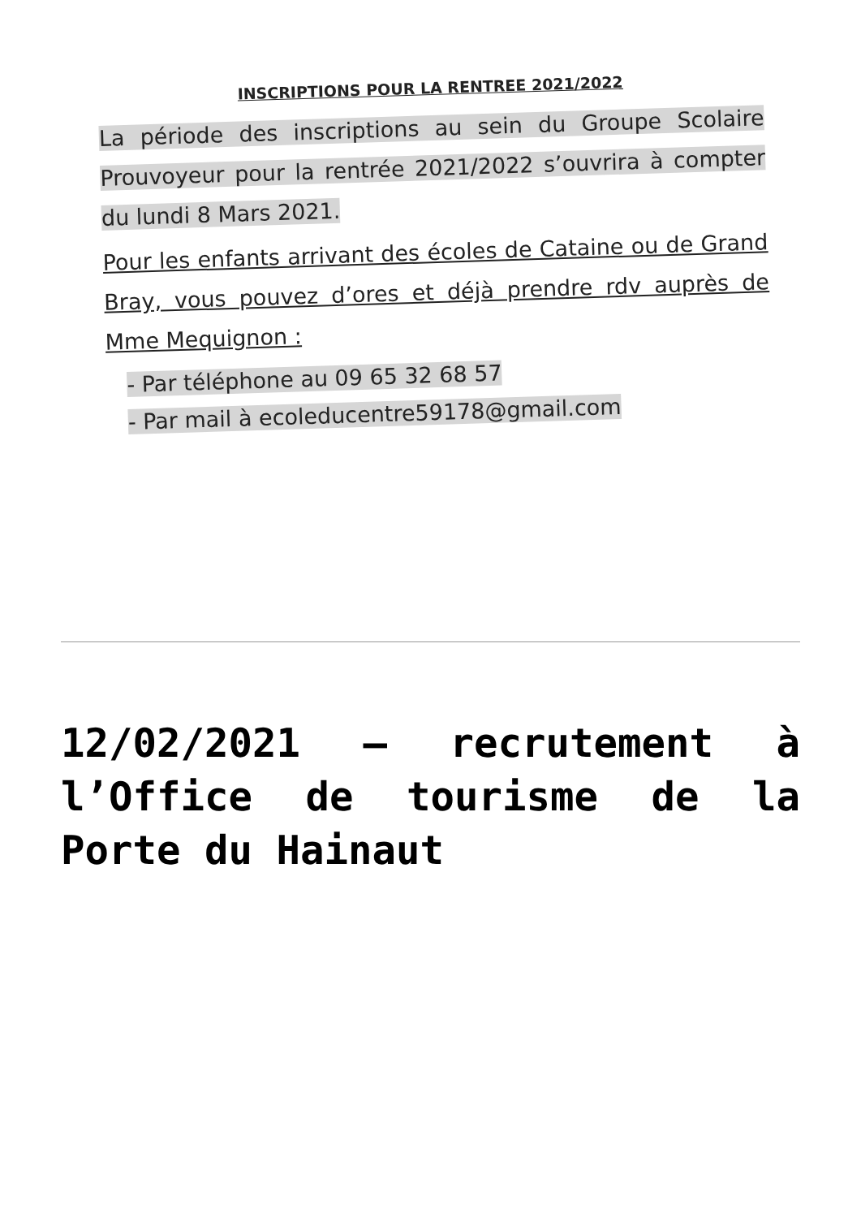INSCRIPTIONS POUR LA RENTREE 2021/2022
La période des inscriptions au sein du Groupe Scolaire Prouvoyeur pour la rentrée 2021/2022 s’ouvrira à compter du lundi 8 Mars 2021.
Pour les enfants arrivant des écoles de Cataine ou de Grand Bray, vous pouvez d’ores et déjà prendre rdv auprès de Mme Mequignon :
- Par téléphone au 09 65 32 68 57
- Par mail à ecoleducentre59178@gmail.com
12/02/2021 – recrutement à l’Office de tourisme de la Porte du Hainaut